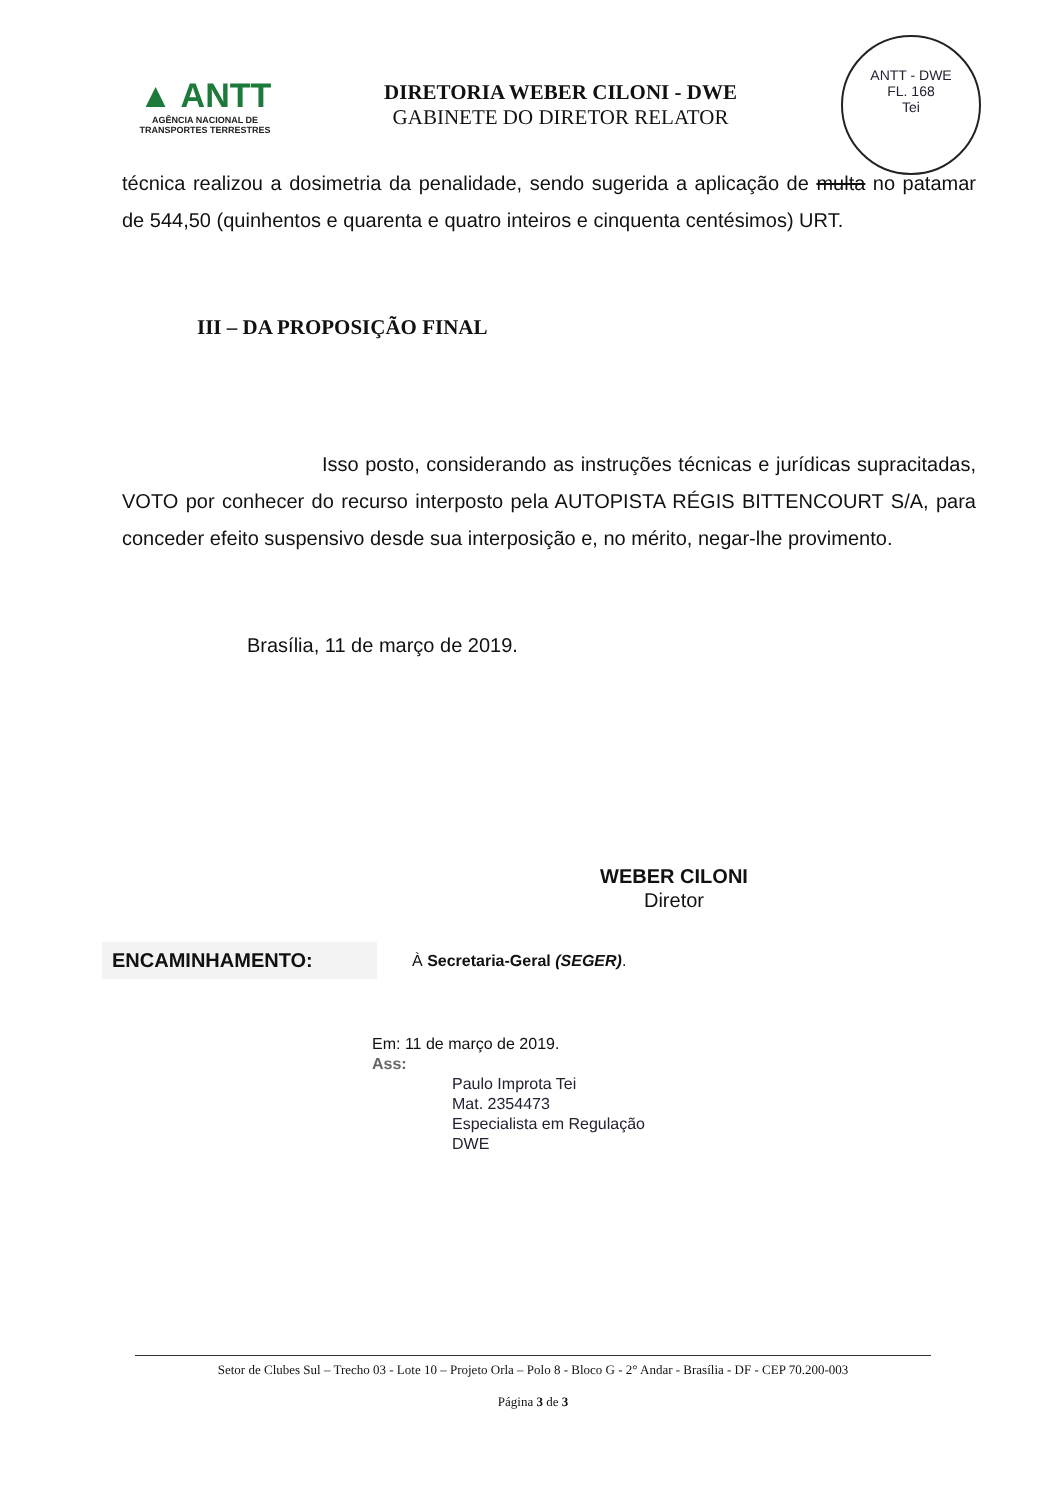▲ ANTT
AGÊNCIA NACIONAL DE
TRANSPORTES TERRESTRES
DIRETORIA WEBER CILONI - DWE
GABINETE DO DIRETOR RELATOR
ANTT - DWE
FL. 168
Tei
técnica realizou a dosimetria da penalidade, sendo sugerida a aplicação de multa no patamar de 544,50 (quinhentos e quarenta e quatro inteiros e cinquenta centésimos) URT.
III – DA PROPOSIÇÃO FINAL
Isso posto, considerando as instruções técnicas e jurídicas supracitadas, VOTO por conhecer do recurso interposto pela AUTOPISTA RÉGIS BITTENCOURT S/A, para conceder efeito suspensivo desde sua interposição e, no mérito, negar-lhe provimento.
Brasília, 11 de março de 2019.
WEBER CILONI
Diretor
ENCAMINHAMENTO: À Secretaria-Geral (SEGER).
Em: 11 de março de 2019.
Ass:
Paulo Improta Tei
Mat. 2354473
Especialista em Regulação
DWE
Setor de Clubes Sul – Trecho 03 - Lote 10 – Projeto Orla – Polo 8 - Bloco G - 2° Andar - Brasília - DF - CEP 70.200-003
Página 3 de 3